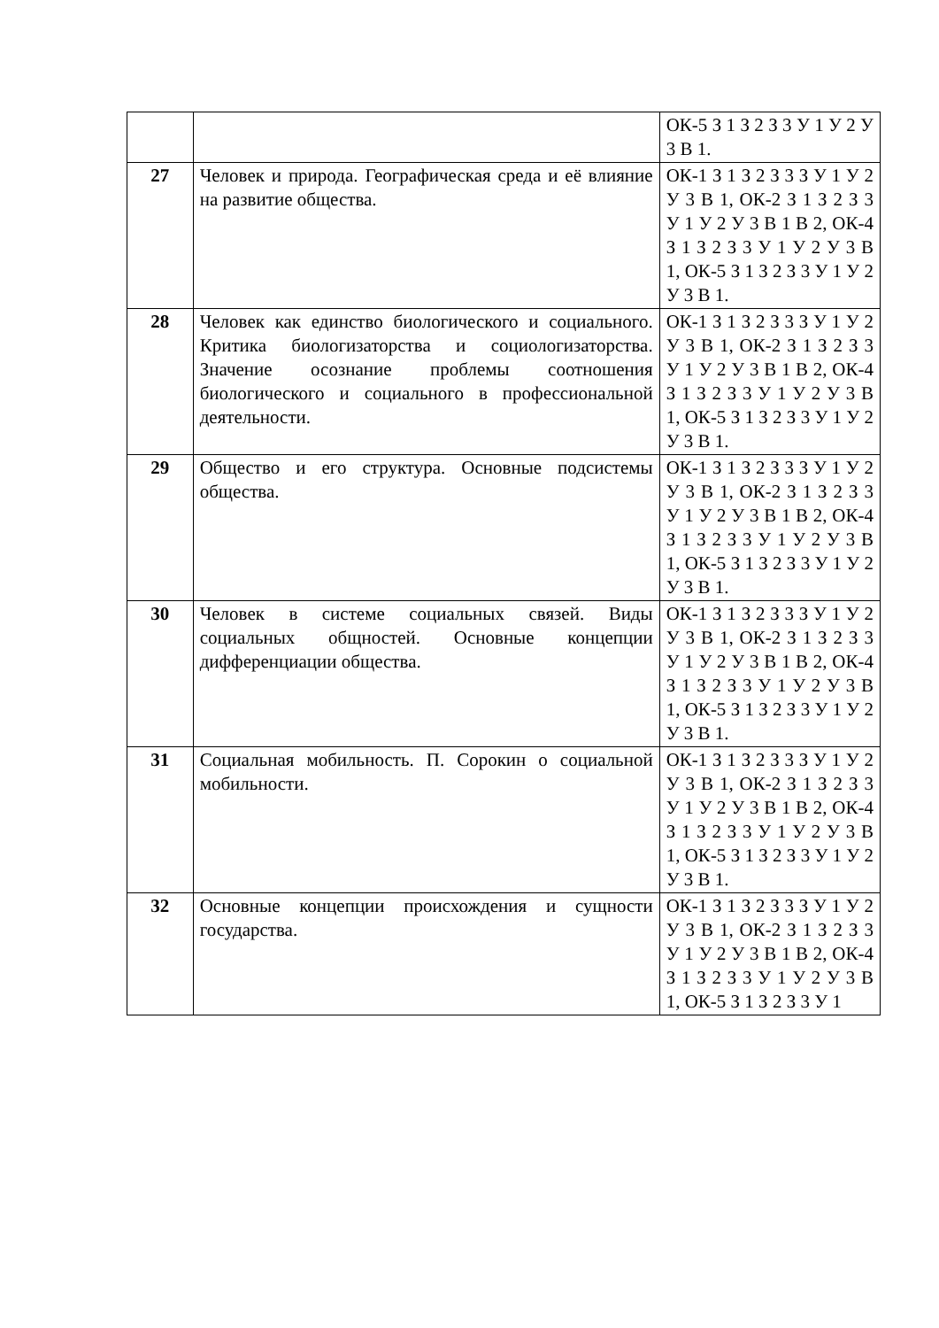| | | ОК-5 З 1 З 2 З 3 У 1 У 2 У 3 В 1. |
| 27 | Человек и природа. Географическая среда и её влияние на развитие общества. | ОК-1 З 1 З 2 З 3 З У 1 У 2 У 3 В 1, ОК-2 З 1 З 2 З 3 У 1 У 2 У 3 В 1 В 2, ОК-4 З 1 З 2 З 3 У 1 У 2 У 3 В 1, ОК-5 З 1 З 2 З 3 У 1 У 2 У 3 В 1. |
| 28 | Человек как единство биологического и социального. Критика биологизаторства и социологизаторства. Значение осознание проблемы соотношения биологического и социального в профессиональной деятельности. | ОК-1 З 1 З 2 З 3 З У 1 У 2 У 3 В 1, ОК-2 З 1 З 2 З 3 У 1 У 2 У 3 В 1 В 2, ОК-4 З 1 З 2 З 3 У 1 У 2 У 3 В 1, ОК-5 З 1 З 2 З 3 У 1 У 2 У 3 В 1. |
| 29 | Общество и его структура. Основные подсистемы общества. | ОК-1 З 1 З 2 З 3 З У 1 У 2 У 3 В 1, ОК-2 З 1 З 2 З 3 У 1 У 2 У 3 В 1 В 2, ОК-4 З 1 З 2 З 3 У 1 У 2 У 3 В 1, ОК-5 З 1 З 2 З 3 У 1 У 2 У 3 В 1. |
| 30 | Человек в системе социальных связей. Виды социальных общностей. Основные концепции дифференциации общества. | ОК-1 З 1 З 2 З 3 З У 1 У 2 У 3 В 1, ОК-2 З 1 З 2 З 3 У 1 У 2 У 3 В 1 В 2, ОК-4 З 1 З 2 З 3 У 1 У 2 У 3 В 1, ОК-5 З 1 З 2 З 3 У 1 У 2 У 3 В 1. |
| 31 | Социальная мобильность. П. Сорокин о социальной мобильности. | ОК-1 З 1 З 2 З 3 З У 1 У 2 У 3 В 1, ОК-2 З 1 З 2 З 3 У 1 У 2 У 3 В 1 В 2, ОК-4 З 1 З 2 З 3 У 1 У 2 У 3 В 1, ОК-5 З 1 З 2 З 3 У 1 У 2 У 3 В 1. |
| 32 | Основные концепции происхождения и сущности государства. | ОК-1 З 1 З 2 З 3 З У 1 У 2 У 3 В 1, ОК-2 З 1 З 2 З 3 У 1 У 2 У 3 В 1 В 2, ОК-4 З 1 З 2 З 3 У 1 У 2 У 3 В 1, ОК-5 З 1 З 2 З 3 У 1 |